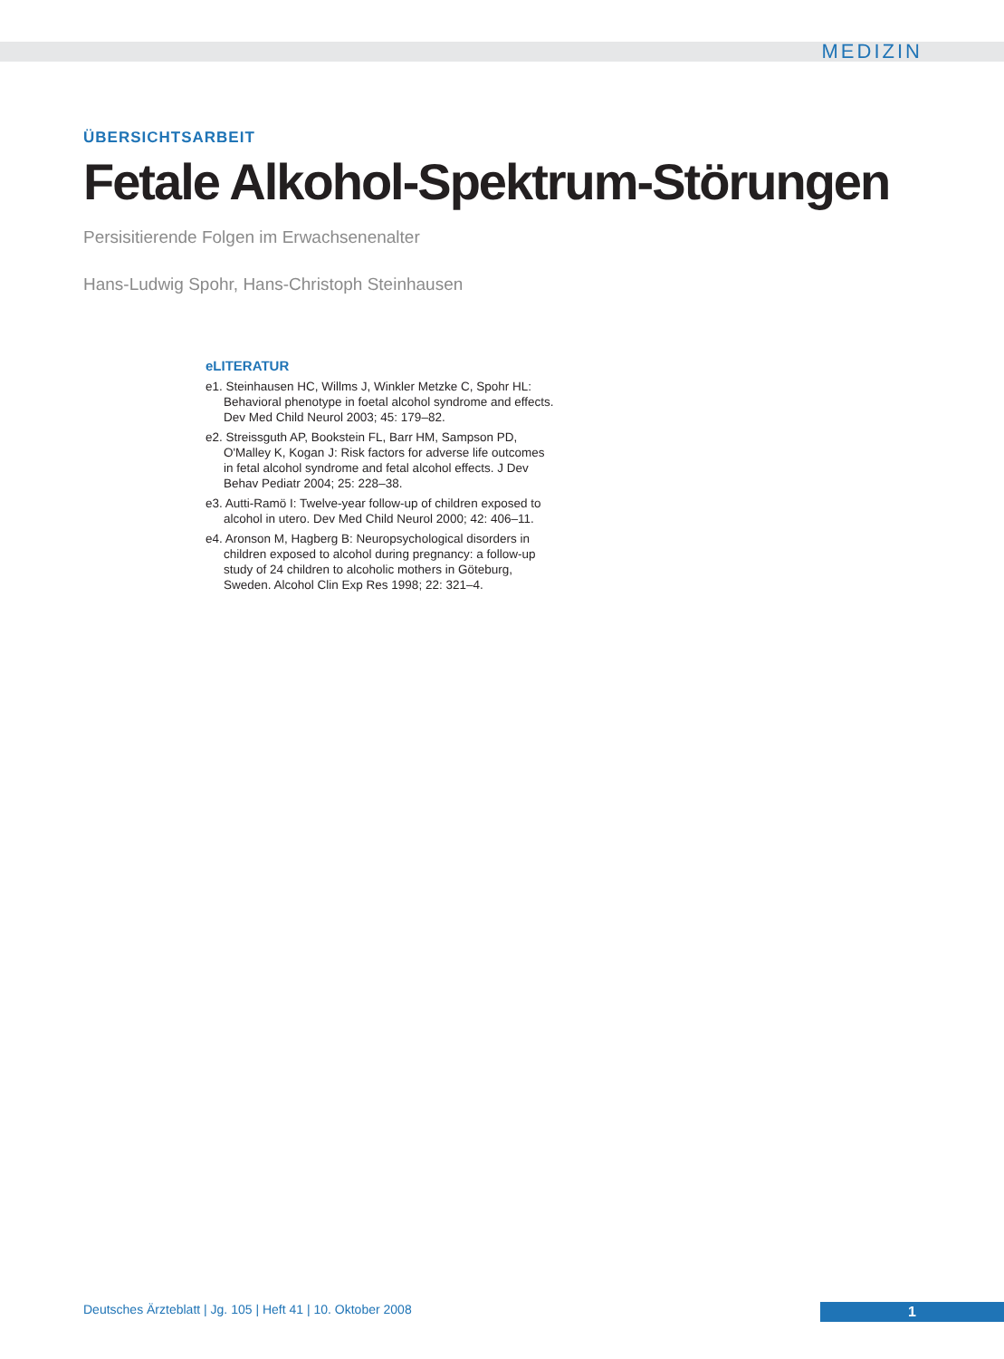MEDIZIN
ÜBERSICHTSARBEIT
Fetale Alkohol-Spektrum-Störungen
Persisitierende Folgen im Erwachsenenalter
Hans-Ludwig Spohr, Hans-Christoph Steinhausen
eLITERATUR
e1. Steinhausen HC, Willms J, Winkler Metzke C, Spohr HL: Behavioral phenotype in foetal alcohol syndrome and effects. Dev Med Child Neurol 2003; 45: 179–82.
e2. Streissguth AP, Bookstein FL, Barr HM, Sampson PD, O'Malley K, Kogan J: Risk factors for adverse life outcomes in fetal alcohol syndrome and fetal alcohol effects. J Dev Behav Pediatr 2004; 25: 228–38.
e3. Autti-Ramö I: Twelve-year follow-up of children exposed to alcohol in utero. Dev Med Child Neurol 2000; 42: 406–11.
e4. Aronson M, Hagberg B: Neuropsychological disorders in children exposed to alcohol during pregnancy: a follow-up study of 24 children to alcoholic mothers in Göteburg, Sweden. Alcohol Clin Exp Res 1998; 22: 321–4.
Deutsches Ärzteblatt | Jg. 105 | Heft 41 | 10. Oktober 2008
1